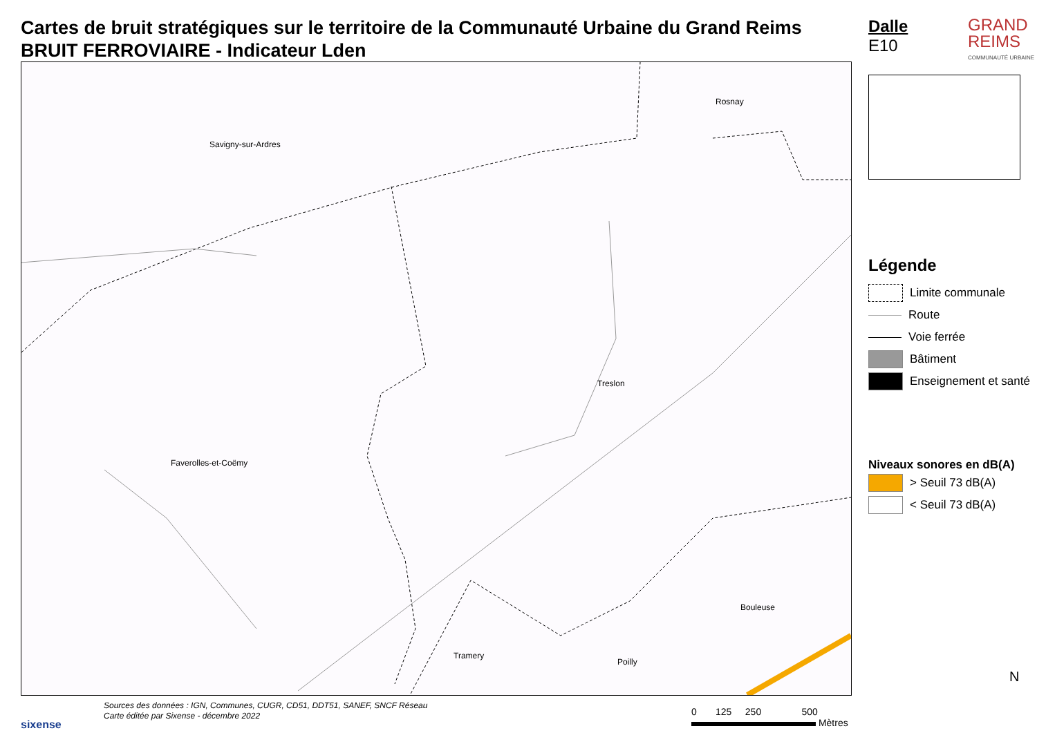Cartes de bruit stratégiques sur le territoire de la Communauté Urbaine du Grand Reims
BRUIT FERROVIAIRE - Indicateur Lden
Savigny-sur-Ardres
Rosnay
Treslon
Faverolles-et-Coëmy
Bouleuse
Tramery
Poilly
Dalle
E10
GRAND
REIMS
COMMUNAUTÉ URBAINE
Légende
Limite communale
Route
Voie ferrée
Bâtiment
Enseignement et santé
Niveaux sonores en dB(A)
> Seuil 73 dB(A)
< Seuil 73 dB(A)
sixense
Sources des données : IGN, Communes, CUGR, CD51, DDT51, SANEF, SNCF Réseau
Carte éditée par Sixense - décembre 2022
0 125 250 500
Mètres
N